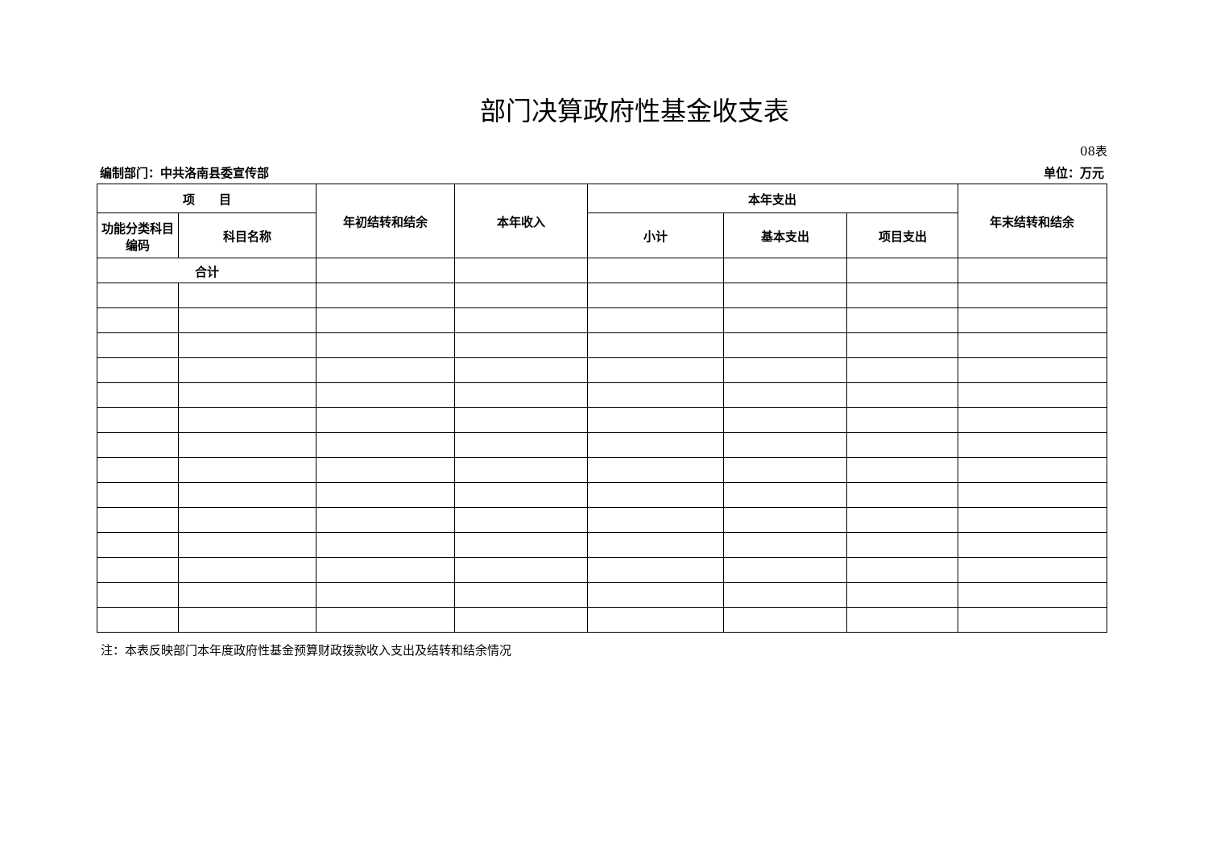部门决算政府性基金收支表
08表
编制部门：中共洛南县委宣传部 单位：万元
| 项 目 | | 年初结转和结余 | 本年收入 | 本年支出 | | | 年末结转和结余 |
| --- | --- | --- | --- | --- | --- | --- | --- |
| 功能分类科目编码 | 科目名称 | | | 小计 | 基本支出 | 项目支出 | |
| 合计 | | | | | | | |
注：本表反映部门本年度政府性基金预算财政拨款收入支出及结转和结余情况